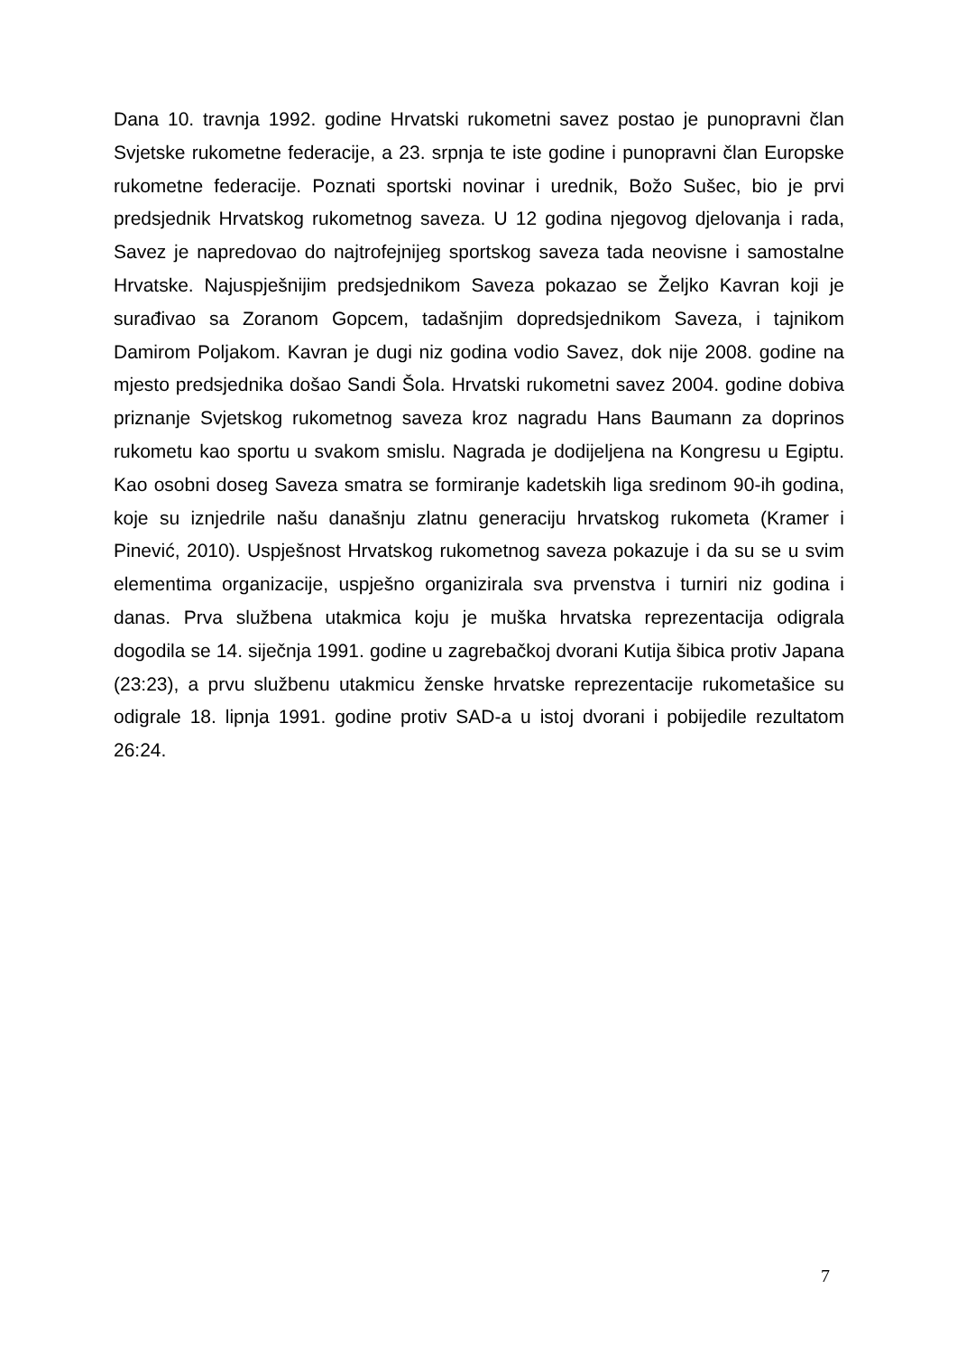Dana 10. travnja 1992. godine Hrvatski rukometni savez postao je punopravni član Svjetske rukometne federacije, a 23. srpnja te iste godine i punopravni član Europske rukometne federacije. Poznati sportski novinar i urednik, Božo Sušec, bio je prvi predsjednik Hrvatskog rukometnog saveza. U 12 godina njegovog djelovanja i rada, Savez je napredovao do najtrofejnijeg sportskog saveza tada neovisne i samostalne Hrvatske. Najuspješnijim predsjednikom Saveza pokazao se Željko Kavran koji je surađivao sa Zoranom Gopcem, tadašnjim dopredsjednikom Saveza, i tajnikom Damirom Poljakom. Kavran je dugi niz godina vodio Savez, dok nije 2008. godine na mjesto predsjednika došao Sandi Šola. Hrvatski rukometni savez 2004. godine dobiva priznanje Svjetskog rukometnog saveza kroz nagradu Hans Baumann za doprinos rukometu kao sportu u svakom smislu. Nagrada je dodijeljena na Kongresu u Egiptu. Kao osobni doseg Saveza smatra se formiranje kadetskih liga sredinom 90-ih godina, koje su iznjedrile našu današnju zlatnu generaciju hrvatskog rukometa (Kramer i Pinević, 2010). Uspješnost Hrvatskog rukometnog saveza pokazuje i da su se u svim elementima organizacije, uspješno organizirala sva prvenstva i turniri niz godina i danas. Prva službena utakmica koju je muška hrvatska reprezentacija odigrala dogodila se 14. siječnja 1991. godine u zagrebačkoj dvorani Kutija šibica protiv Japana (23:23), a prvu službenu utakmicu ženske hrvatske reprezentacije rukometašice su odigrale 18. lipnja 1991. godine protiv SAD-a u istoj dvorani i pobijedile rezultatom 26:24.
7